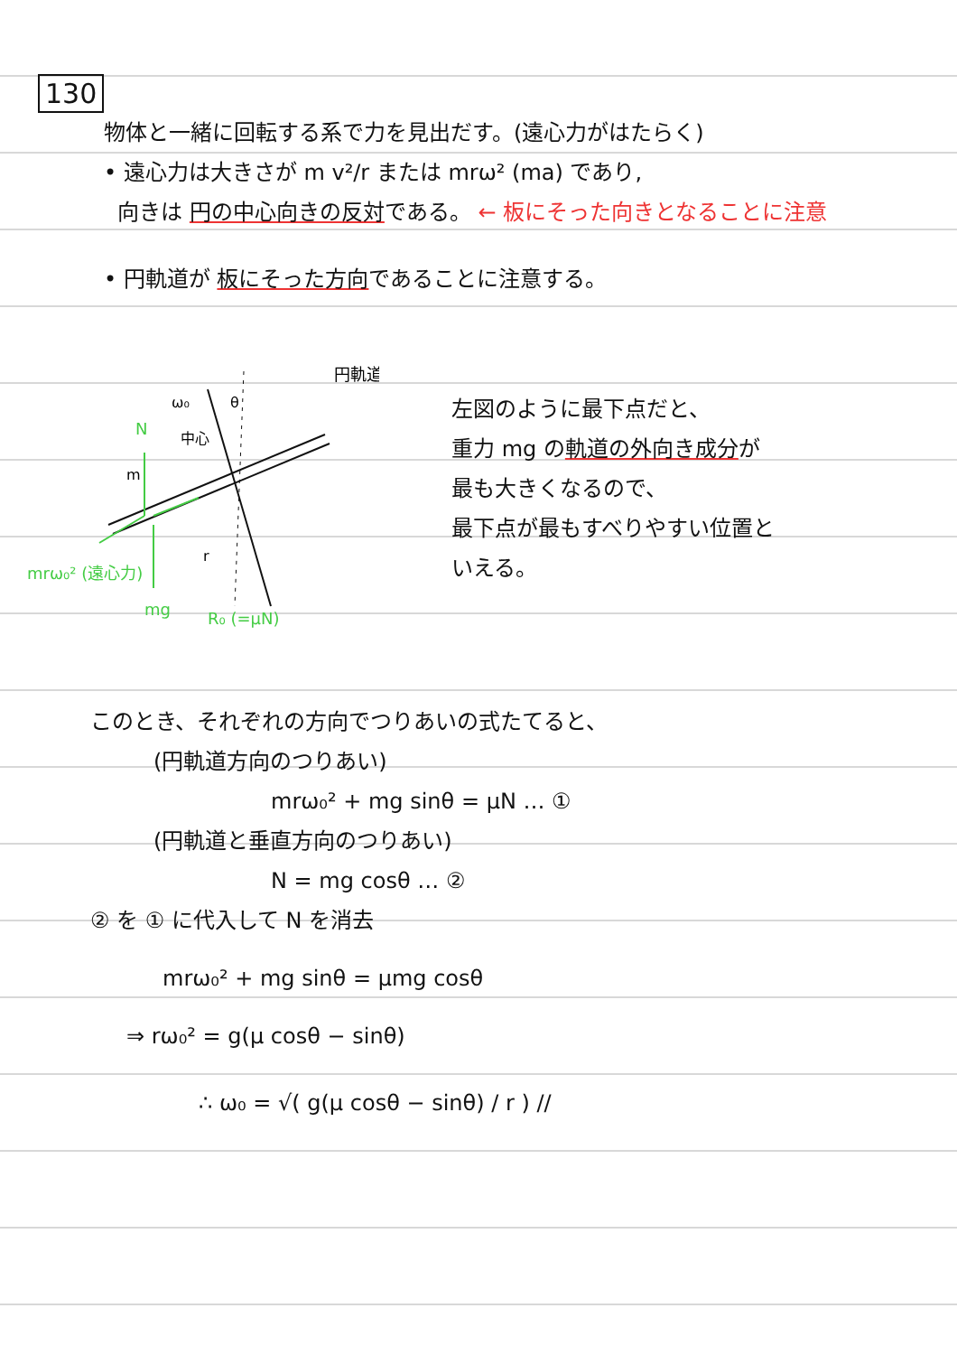130
物体と一緒に回転する系で力を見出だす。(遠心力がはたらく)
• 遠心力は大きさが m v²/r または mrω² (ma) であり,
向きは 円の中心向きの反対である。 ← 板にそった向きとなることに注意
• 円軌道が 板にそった方向であることに注意する。
mrω₀² (遠心力)
N
mg
R₀ (=μN)
ω₀
中心
θ
m
r
円軌道
左図のように最下点だと、
重力 mg の軌道の外向き成分が
最も大きくなるので、
最下点が最もすべりやすい位置と
いえる。
このとき、それぞれの方向でつりあいの式たてると、
(円軌道方向のつりあい)
mrω₀² + mg sinθ = μN … ①
(円軌道と垂直方向のつりあい)
N = mg cosθ … ②
② を ① に代入して N を消去
mrω₀² + mg sinθ = μmg cosθ
⇒ rω₀² = g(μ cosθ − sinθ)
∴ ω₀ = √( g(μ cosθ − sinθ) / r ) //